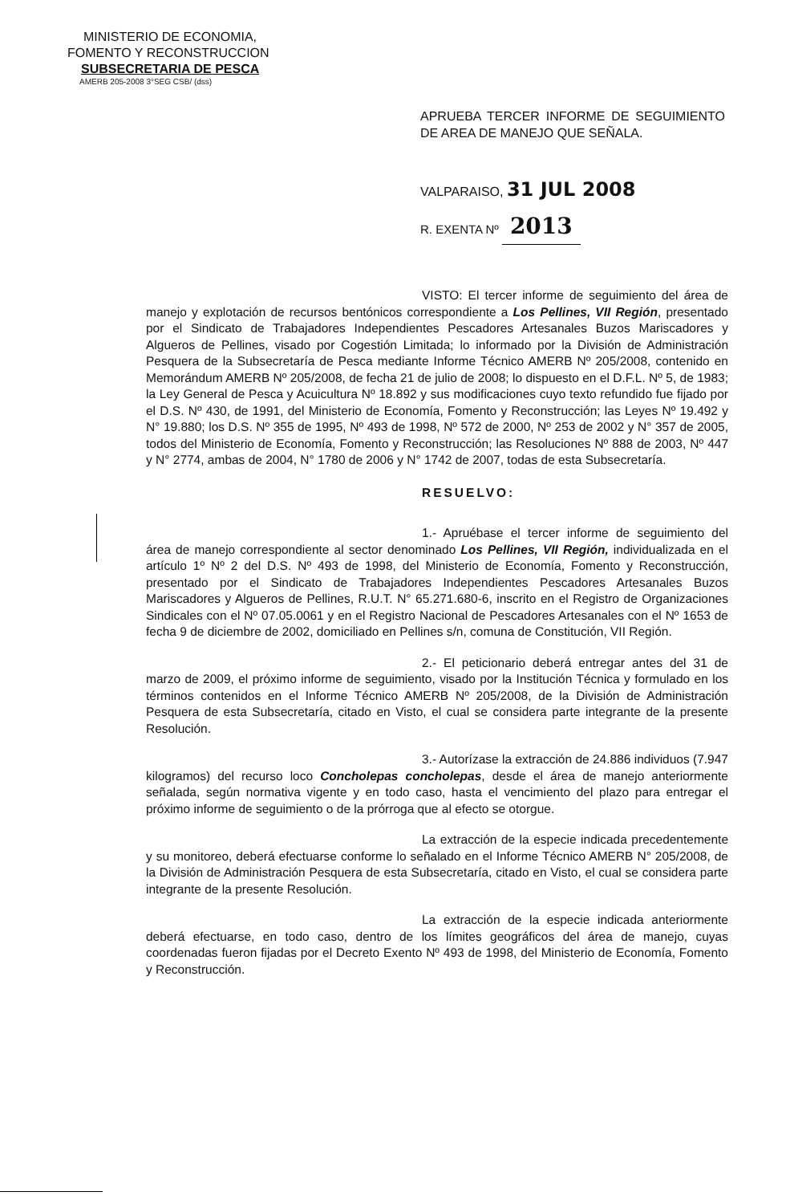MINISTERIO DE ECONOMIA,
FOMENTO Y RECONSTRUCCION
SUBSECRETARIA DE PESCA
AMERB 205-2008 3°SEG CSB/ (dss)
APRUEBA TERCER INFORME DE SEGUIMIENTO DE AREA DE MANEJO QUE SEÑALA.
VALPARAISO, 31 JUL 2008
R. EXENTA Nº 2013
VISTO: El tercer informe de seguimiento del área de manejo y explotación de recursos bentónicos correspondiente a Los Pellines, VII Región, presentado por el Sindicato de Trabajadores Independientes Pescadores Artesanales Buzos Mariscadores y Algueros de Pellines, visado por Cogestión Limitada; lo informado por la División de Administración Pesquera de la Subsecretaría de Pesca mediante Informe Técnico AMERB Nº 205/2008, contenido en Memorándum AMERB Nº 205/2008, de fecha 21 de julio de 2008; lo dispuesto en el D.F.L. Nº 5, de 1983; la Ley General de Pesca y Acuicultura Nº 18.892 y sus modificaciones cuyo texto refundido fue fijado por el D.S. Nº 430, de 1991, del Ministerio de Economía, Fomento y Reconstrucción; las Leyes Nº 19.492 y N° 19.880; los D.S. Nº 355 de 1995, Nº 493 de 1998, Nº 572 de 2000, Nº 253 de 2002 y N° 357 de 2005, todos del Ministerio de Economía, Fomento y Reconstrucción; las Resoluciones Nº 888 de 2003, Nº 447 y N° 2774, ambas de 2004, N° 1780 de 2006 y N° 1742 de 2007, todas de esta Subsecretaría.
RESUELVO:
1.- Apruébase el tercer informe de seguimiento del área de manejo correspondiente al sector denominado Los Pellines, VII Región, individualizada en el artículo 1º Nº 2 del D.S. Nº 493 de 1998, del Ministerio de Economía, Fomento y Reconstrucción, presentado por el Sindicato de Trabajadores Independientes Pescadores Artesanales Buzos Mariscadores y Algueros de Pellines, R.U.T. N° 65.271.680-6, inscrito en el Registro de Organizaciones Sindicales con el Nº 07.05.0061 y en el Registro Nacional de Pescadores Artesanales con el Nº 1653 de fecha 9 de diciembre de 2002, domiciliado en Pellines s/n, comuna de Constitución, VII Región.
2.- El peticionario deberá entregar antes del 31 de marzo de 2009, el próximo informe de seguimiento, visado por la Institución Técnica y formulado en los términos contenidos en el Informe Técnico AMERB Nº 205/2008, de la División de Administración Pesquera de esta Subsecretaría, citado en Visto, el cual se considera parte integrante de la presente Resolución.
3.- Autorízase la extracción de 24.886 individuos (7.947 kilogramos) del recurso loco Concholepas concholepas, desde el área de manejo anteriormente señalada, según normativa vigente y en todo caso, hasta el vencimiento del plazo para entregar el próximo informe de seguimiento o de la prórroga que al efecto se otorgue.
La extracción de la especie indicada precedentemente y su monitoreo, deberá efectuarse conforme lo señalado en el Informe Técnico AMERB N° 205/2008, de la División de Administración Pesquera de esta Subsecretaría, citado en Visto, el cual se considera parte integrante de la presente Resolución.
La extracción de la especie indicada anteriormente deberá efectuarse, en todo caso, dentro de los límites geográficos del área de manejo, cuyas coordenadas fueron fijadas por el Decreto Exento Nº 493 de 1998, del Ministerio de Economía, Fomento y Reconstrucción.